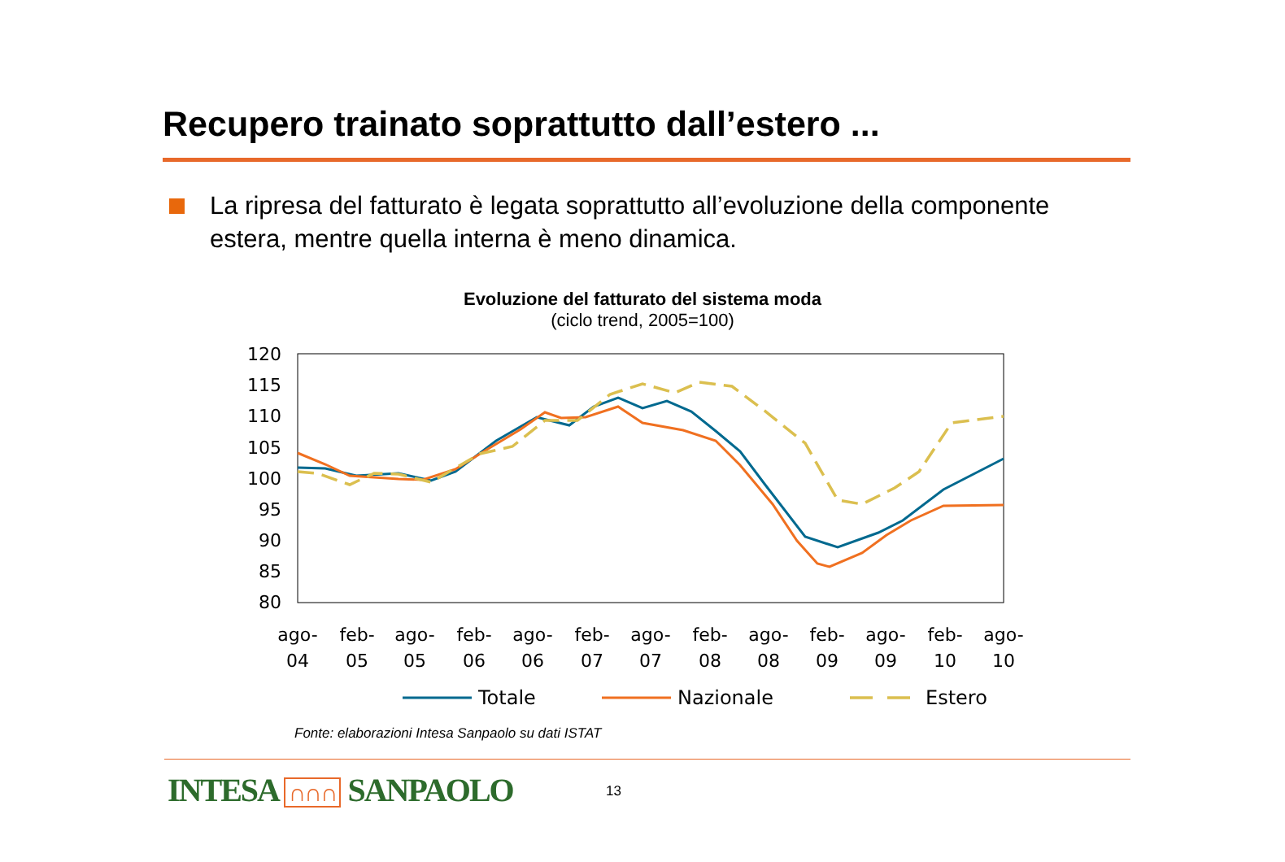Recupero trainato soprattutto dall’estero ...
La ripresa del fatturato è legata soprattutto all’evoluzione della componente estera, mentre quella interna è meno dinamica.
Evoluzione del fatturato del sistema moda
(ciclo trend, 2005=100)
120
115
110
105
100
95
90
85
80
ago-
04
feb-
05
ago-
05
feb-
06
ago-
06
feb-
07
ago-
07
feb-
08
ago-
08
feb-
09
ago-
09
feb-
10
ago-
10
Totale
Nazionale
Estero
Fonte: elaborazioni Intesa Sanpaolo su dati ISTAT
INTESA ∩∩∩ SANPAOLO 13